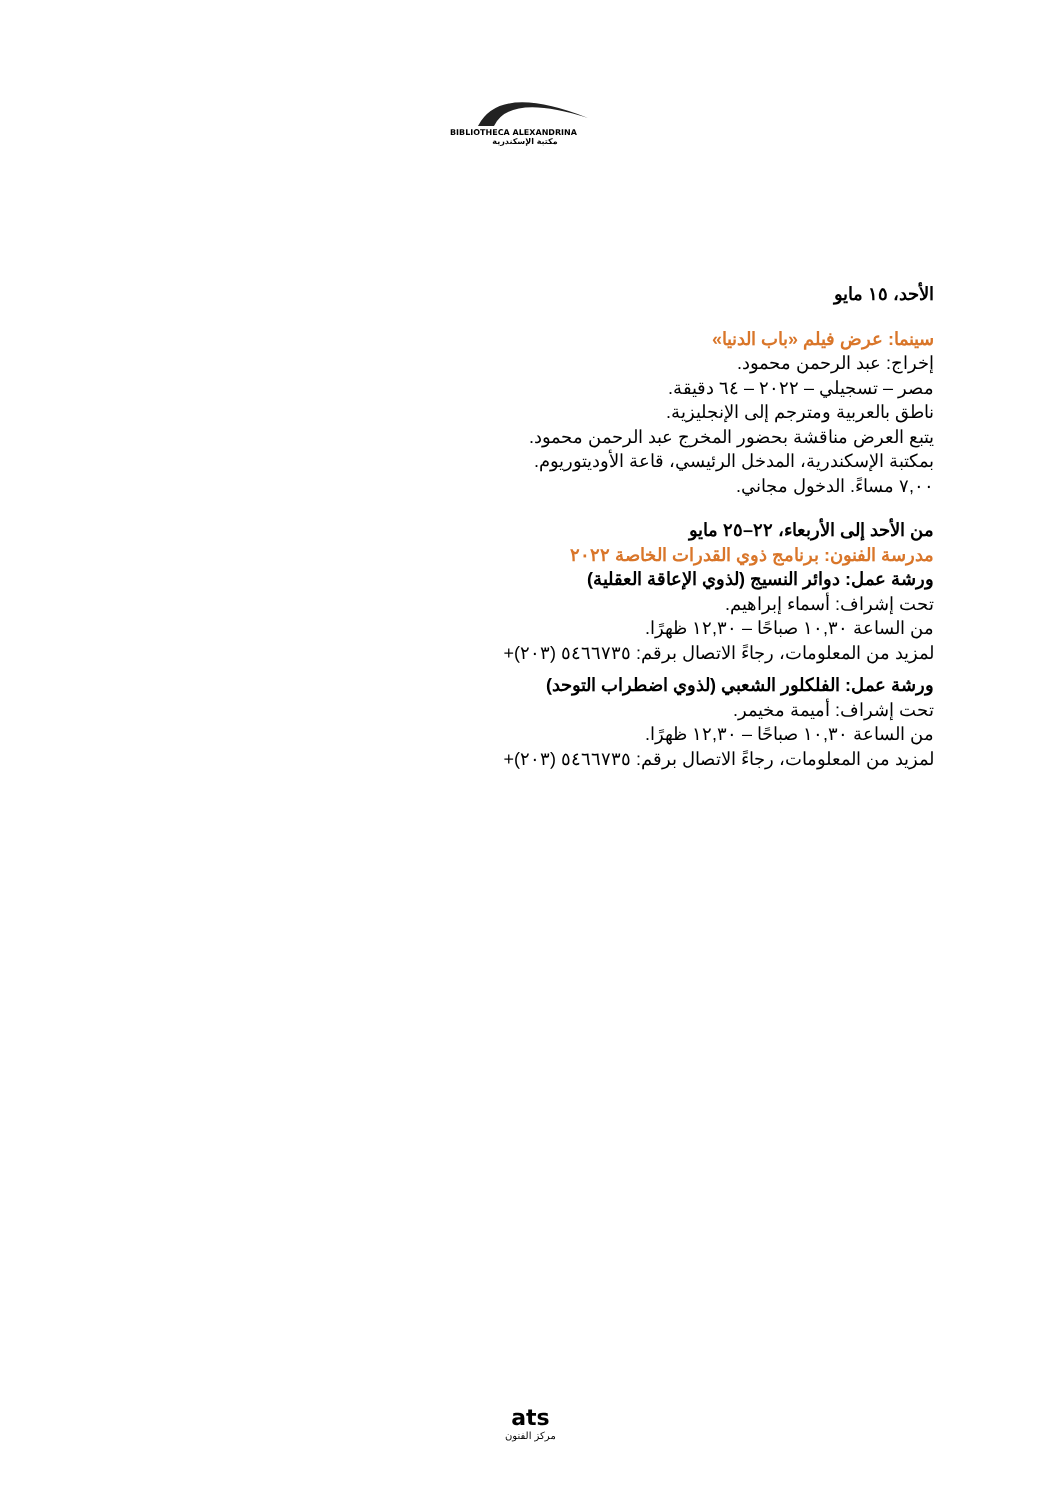BIBLIOTHECA ALEXANDRINA
مكتبة الإسكندرية
الأحد، ١٥ مايو
سينما: عرض فيلم «باب الدنيا»
إخراج: عبد الرحمن محمود.
مصر – تسجيلي – ٢٠٢٢ – ٦٤ دقيقة.
ناطق بالعربية ومترجم إلى الإنجليزية.
يتبع العرض مناقشة بحضور المخرج عبد الرحمن محمود.
بمكتبة الإسكندرية، المدخل الرئيسي، قاعة الأوديتوريوم.
٧,٠٠ مساءً. الدخول مجاني.
من الأحد إلى الأربعاء، ٢٢–٢٥ مايو
مدرسة الفنون: برنامج ذوي القدرات الخاصة ٢٠٢٢
ورشة عمل: دوائر النسيج (لذوي الإعاقة العقلية)
تحت إشراف: أسماء إبراهيم.
من الساعة ١٠,٣٠ صباحًا – ١٢,٣٠ ظهرًا.
لمزيد من المعلومات، رجاءً الاتصال برقم: ٥٤٦٦٧٣٥ (٢٠٣)+
ورشة عمل: الفلكلور الشعبي (لذوي اضطراب التوحد)
تحت إشراف: أميمة مخيمر.
من الساعة ١٠,٣٠ صباحًا – ١٢,٣٠ ظهرًا.
لمزيد من المعلومات، رجاءً الاتصال برقم: ٥٤٦٦٧٣٥ (٢٠٣)+
ats
مركز الفنون